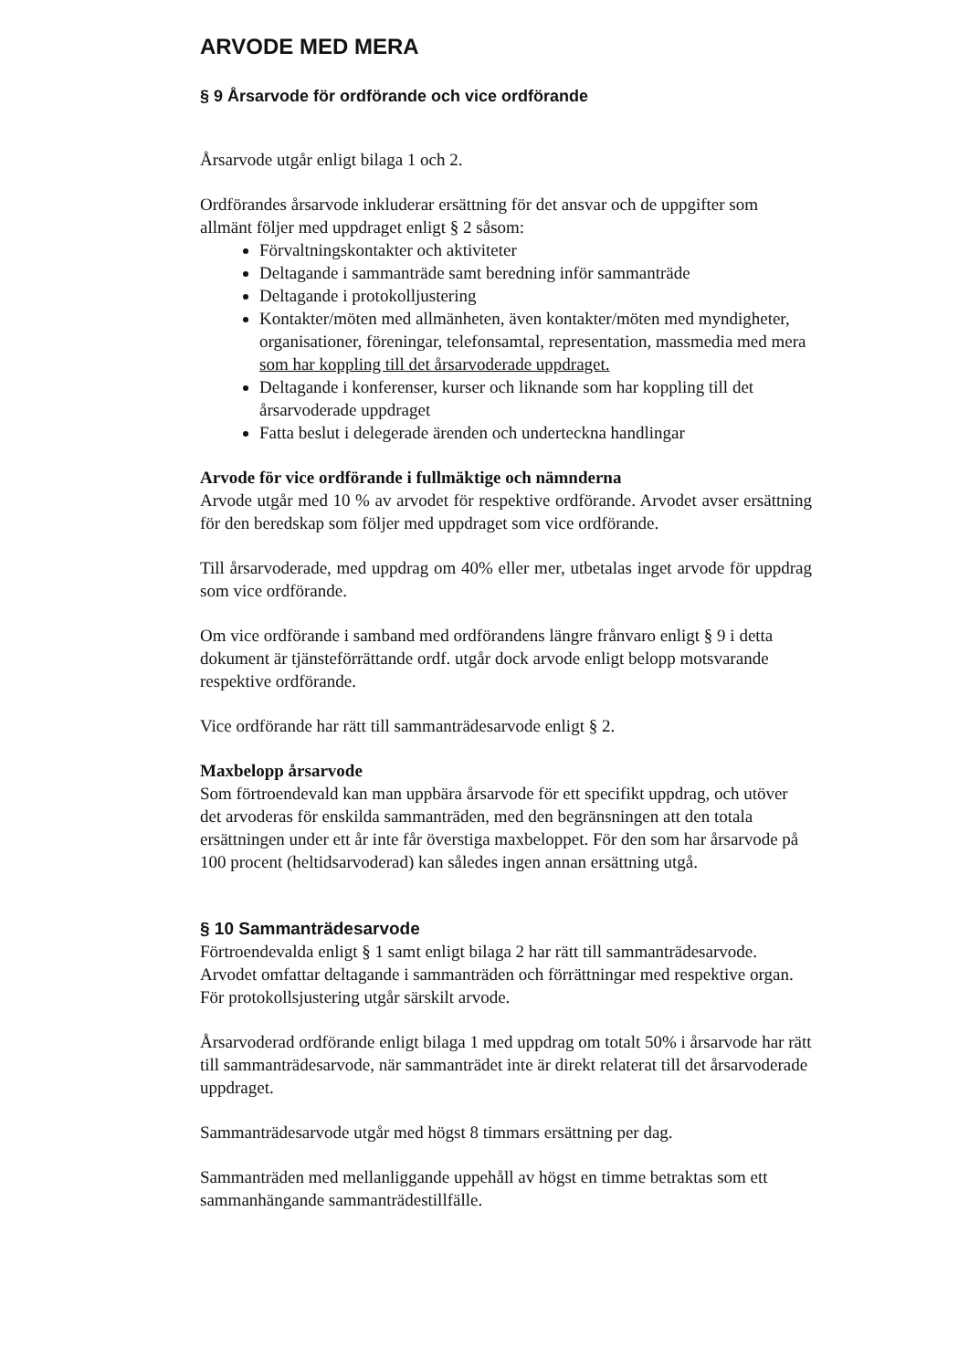ARVODE MED MERA
§ 9 Årsarvode för ordförande och vice ordförande
Årsarvode utgår enligt bilaga 1 och 2.
Ordförandes årsarvode inkluderar ersättning för det ansvar och de uppgifter som allmänt följer med uppdraget enligt § 2 såsom:
Förvaltningskontakter och aktiviteter
Deltagande i sammanträde samt beredning inför sammanträde
Deltagande i protokolljustering
Kontakter/möten med allmänheten, även kontakter/möten med myndigheter, organisationer, föreningar, telefonsamtal, representation, massmedia med mera som har koppling till det årsarvoderade uppdraget.
Deltagande i konferenser, kurser och liknande som har koppling till det årsarvoderade uppdraget
Fatta beslut i delegerade ärenden och underteckna handlingar
Arvode för vice ordförande i fullmäktige och nämnderna
Arvode utgår med 10 % av arvodet för respektive ordförande. Arvodet avser ersättning för den beredskap som följer med uppdraget som vice ordförande.
Till årsarvoderade, med uppdrag om 40% eller mer, utbetalas inget arvode för uppdrag som vice ordförande.
Om vice ordförande i samband med ordförandens längre frånvaro enligt § 9 i detta dokument är tjänsteförrättande ordf. utgår dock arvode enligt belopp motsvarande respektive ordförande.
Vice ordförande har rätt till sammanträdesarvode enligt § 2.
Maxbelopp årsarvode
Som förtroendevald kan man uppbära årsarvode för ett specifikt uppdrag, och utöver det arvoderas för enskilda sammanträden, med den begränsningen att den totala ersättningen under ett år inte får överstiga maxbeloppet. För den som har årsarvode på 100 procent (heltidsarvoderad) kan således ingen annan ersättning utgå.
§ 10 Sammanträdesarvode
Förtroendevalda enligt § 1 samt enligt bilaga 2 har rätt till sammanträdesarvode. Arvodet omfattar deltagande i sammanträden och förrättningar med respektive organ. För protokollsjustering utgår särskilt arvode.
Årsarvoderad ordförande enligt bilaga 1 med uppdrag om totalt 50% i årsarvode har rätt till sammanträdesarvode, när sammanträdet inte är direkt relaterat till det årsarvoderade uppdraget.
Sammanträdesarvode utgår med högst 8 timmars ersättning per dag.
Sammanträden med mellanliggande uppehåll av högst en timme betraktas som ett sammanhängande sammanträdestillfälle.